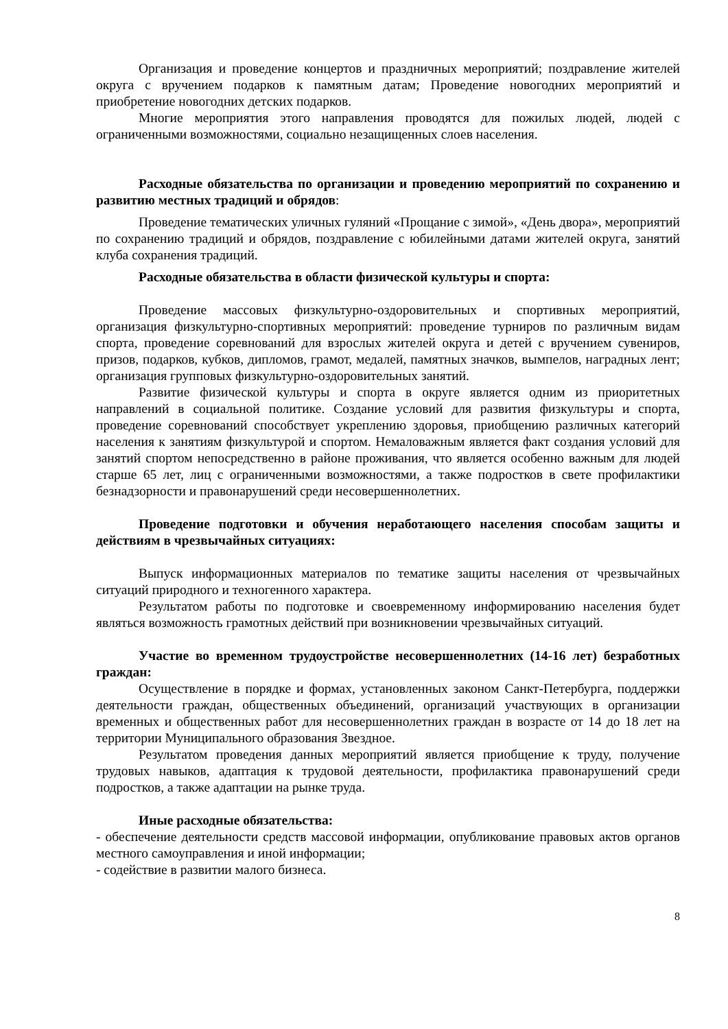Организация и проведение концертов и праздничных мероприятий; поздравление жителей округа с вручением подарков к памятным датам; Проведение новогодних мероприятий и приобретение новогодних детских подарков.
Многие мероприятия этого направления проводятся для пожилых людей, людей с ограниченными возможностями, социально незащищенных слоев населения.
Расходные обязательства по организации и проведению мероприятий по сохранению и развитию местных традиций и обрядов:
Проведение тематических уличных гуляний «Прощание с зимой», «День двора», мероприятий по сохранению традиций и обрядов, поздравление с юбилейными датами жителей округа, занятий клуба сохранения традиций.
Расходные обязательства в области физической культуры и спорта:
Проведение массовых физкультурно-оздоровительных и спортивных мероприятий, организация физкультурно-спортивных мероприятий: проведение турниров по различным видам спорта, проведение соревнований для взрослых жителей округа и детей с вручением сувениров, призов, подарков, кубков, дипломов, грамот, медалей, памятных значков, вымпелов, наградных лент; организация групповых физкультурно-оздоровительных занятий.
Развитие физической культуры и спорта в округе является одним из приоритетных направлений в социальной политике. Создание условий для развития физкультуры и спорта, проведение соревнований способствует укреплению здоровья, приобщению различных категорий населения к занятиям физкультурой и спортом. Немаловажным является факт создания условий для занятий спортом непосредственно в районе проживания, что является особенно важным для людей старше 65 лет, лиц с ограниченными возможностями, а также подростков в свете профилактики безнадзорности и правонарушений среди несовершеннолетних.
Проведение подготовки и обучения неработающего населения способам защиты и действиям в чрезвычайных ситуациях:
Выпуск информационных материалов по тематике защиты населения от чрезвычайных ситуаций природного и техногенного характера.
Результатом работы по подготовке и своевременному информированию населения будет являться возможность грамотных действий при возникновении чрезвычайных ситуаций.
Участие во временном трудоустройстве несовершеннолетних (14-16 лет) безработных граждан:
Осуществление в порядке и формах, установленных законом Санкт-Петербурга, поддержки деятельности граждан, общественных объединений, организаций участвующих в организации временных и общественных работ для несовершеннолетних граждан в возрасте от 14 до 18 лет на территории Муниципального образования Звездное.
Результатом проведения данных мероприятий является приобщение к труду, получение трудовых навыков, адаптация к трудовой деятельности, профилактика правонарушений среди подростков, а также адаптации на рынке труда.
Иные расходные обязательства:
- обеспечение деятельности средств массовой информации, опубликование правовых актов органов местного самоуправления и иной информации;
- содействие в развитии малого бизнеса.
8